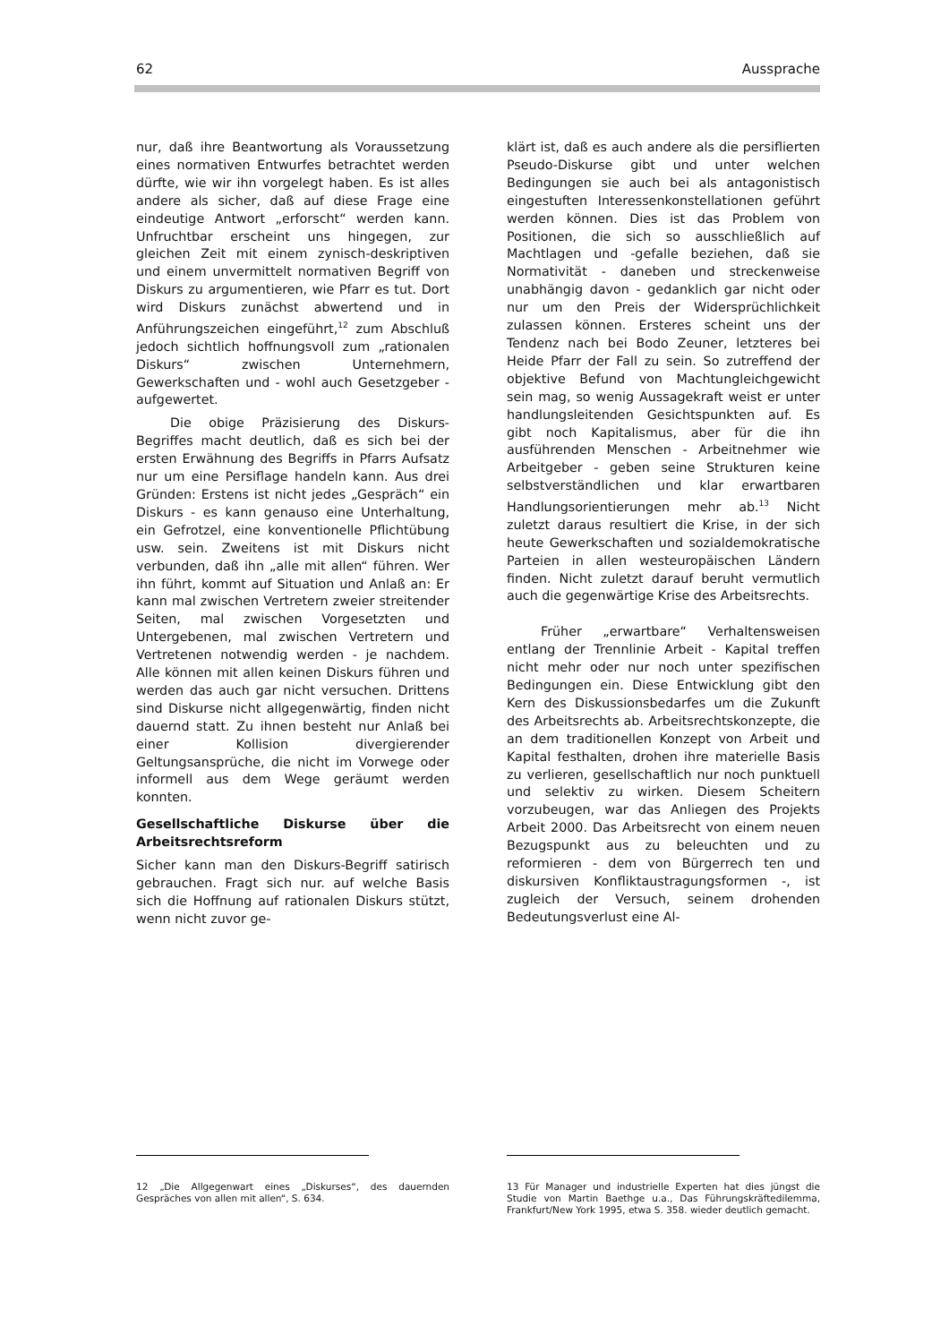62 Aussprache
nur, daß ihre Beantwortung als Voraussetzung eines normativen Entwurfes betrachtet werden dürfte, wie wir ihn vorgelegt haben. Es ist alles andere als sicher, daß auf diese Frage eine eindeutige Antwort „erforscht“ werden kann. Unfruchtbar erscheint uns hingegen, zur gleichen Zeit mit einem zynisch-deskriptiven und einem unvermittelt normativen Begriff von Diskurs zu argumentieren, wie Pfarr es tut. Dort wird Diskurs zunächst abwertend und in Anführungszeichen eingeführt,<sup>12</sup> zum Abschluß jedoch sichtlich hoffnungsvoll zum „rationalen Diskurs“ zwischen Unternehmern, Gewerkschaften und - wohl auch Gesetzgeber - aufgewertet.
Die obige Präzisierung des Diskurs-Begriffes macht deutlich, daß es sich bei der ersten Erwähnung des Begriffs in Pfarrs Aufsatz nur um eine Persiflage handeln kann. Aus drei Gründen: Erstens ist nicht jedes „Gespräch“ ein Diskurs - es kann genauso eine Unterhaltung, ein Gefrotzel, eine konventionelle Pflichtübung usw. sein. Zweitens ist mit Diskurs nicht verbunden, daß ihn „alle mit allen“ führen. Wer ihn führt, kommt auf Situation und Anlaß an: Er kann mal zwischen Vertretern zweier streitender Seiten, mal zwischen Vorgesetzten und Untergebenen, mal zwischen Vertretern und Vertretenen notwendig werden - je nachdem. Alle können mit allen keinen Diskurs führen und werden das auch gar nicht versuchen. Drittens sind Diskurse nicht allgegenwärtig, finden nicht dauernd statt. Zu ihnen besteht nur Anlaß bei einer Kollision divergierender Geltungsansprüche, die nicht im Vorwege oder informell aus dem Wege geräumt werden konnten.
Gesellschaftliche Diskurse über die Arbeitsrechtsreform
Sicher kann man den Diskurs-Begriff satirisch gebrauchen. Fragt sich nur. auf welche Basis sich die Hoffnung auf rationalen Diskurs stützt, wenn nicht zuvor ge-
klärt ist, daß es auch andere als die persiflierten Pseudo-Diskurse gibt und unter welchen Bedingungen sie auch bei als antagonistisch eingestuften Interessenkonstellationen geführt werden können. Dies ist das Problem von Positionen, die sich so ausschließlich auf Machtlagen und -gefalle beziehen, daß sie Normativität - daneben und streckenweise unabhängig davon - gedanklich gar nicht oder nur um den Preis der Widersprüchlichkeit zulassen können. Ersteres scheint uns der Tendenz nach bei Bodo Zeuner, letzteres bei Heide Pfarr der Fall zu sein. So zutreffend der objektive Befund von Machtungleichgewicht sein mag, so wenig Aussagekraft weist er unter handlungsleitenden Gesichtspunkten auf. Es gibt noch Kapitalismus, aber für die ihn ausführenden Menschen - Arbeitnehmer wie Arbeitgeber - geben seine Strukturen keine selbstverständlichen und klar erwartbaren Handlungsorientierungen mehr ab.<sup>13</sup> Nicht zuletzt daraus resultiert die Krise, in der sich heute Gewerkschaften und sozialdemokratische Parteien in allen westeuropäischen Ländern finden. Nicht zuletzt darauf beruht vermutlich auch die gegenwärtige Krise des Arbeitsrechts.
Früher „erwartbare“ Verhaltensweisen entlang der Trennlinie Arbeit - Kapital treffen nicht mehr oder nur noch unter spezifischen Bedingungen ein. Diese Entwicklung gibt den Kern des Diskussionsbedarfes um die Zukunft des Arbeitsrechts ab. Arbeitsrechtskonzepte, die an dem traditionellen Konzept von Arbeit und Kapital festhalten, drohen ihre materielle Basis zu verlieren, gesellschaftlich nur noch punktuell und selektiv zu wirken. Diesem Scheitern vorzubeugen, war das Anliegen des Projekts Arbeit 2000. Das Arbeitsrecht von einem neuen Bezugspunkt aus zu beleuchten und zu reformieren - dem von Bürgerrech ten und diskursiven Konfliktaustragungsformen -, ist zugleich der Versuch, seinem drohenden Bedeutungsverlust eine Al-
12 „Die Allgegenwart eines „Diskurses“, des dauernden Gespräches von allen mit allen“, S. 634.
13 Für Manager und industrielle Experten hat dies jüngst die Studie von Martin Baethge u.a., Das Führungskräftedilemma, Frankfurt/New York 1995, etwa S. 358. wieder deutlich gemacht.